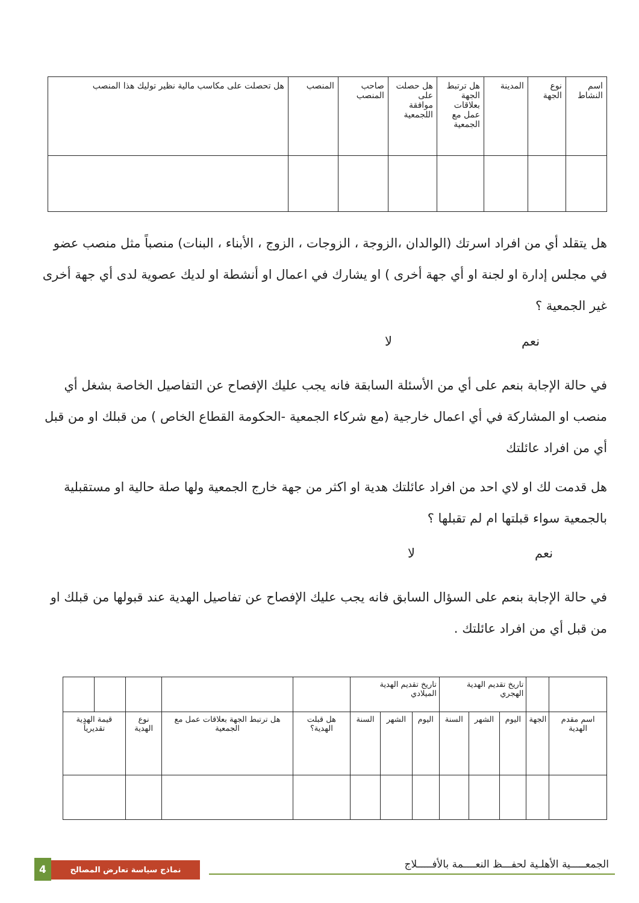| اسم النشاط | نوع الجهة | المدينة | هل ترتبط الجهة بعلاقات عمل مع الجمعية | هل حصلت على موافقة اللجمعية | صاحب المنصب | المنصب | هل تحصلت على مكاسب مالية نظير توليك هذا المنصب |
| --- | --- | --- | --- | --- | --- | --- | --- |
هل يتقلد أي من افراد اسرتك (الوالدان ،الزوجة ، الزوجات ، الزوج ، الأبناء ، البنات) منصباً مثل منصب عضو في مجلس إدارة او لجنة او أي جهة أخرى ) او يشارك في اعمال او أنشطة او لديك عصوية لدى أي جهة أخرى غير الجمعية ؟
نعم لا
في حالة الإجابة بنعم على أي من الأسئلة السابقة فانه يجب عليك الإفصاح عن التفاصيل الخاصة بشغل أي منصب او المشاركة في أي اعمال خارجية (مع شركاء الجمعية -الحكومة القطاع الخاص ) من قبلك او من قبل أي من افراد عائلتك
هل قدمت لك او لاي احد من افراد عائلتك هدية او اكثر من جهة خارج الجمعية ولها صلة حالية او مستقبلية بالجمعية سواء قبلتها ام لم تقبلها ؟
نعم لا
في حالة الإجابة بنعم على السؤال السابق فانه يجب عليك الإفصاح عن تفاصيل الهدية عند قبولها من قبلك او من قبل أي من افراد عائلتك .
| | | تاريخ تقديم الهدية الهجري | | | تاريخ تقديم الهدية الميلادي | | | | | | | |
| --- | --- | --- | --- | --- | --- | --- | --- | --- | --- | --- | --- | --- |
| اسم مقدم الهدية | الجهة | اليوم | الشهر | السنة | اليوم | الشهر | السنة | هل قبلت الهدية؟ | هل ترتبط الجهة بعلاقات عمل مع الجمعية | نوع الهدية | قيمة الهدية تقديرياً | |
الجمعـــــية الأهلـية لحفـــظ النعــــمة بالأفـــــلاج
4 نماذج سياسة تعارض المصالح